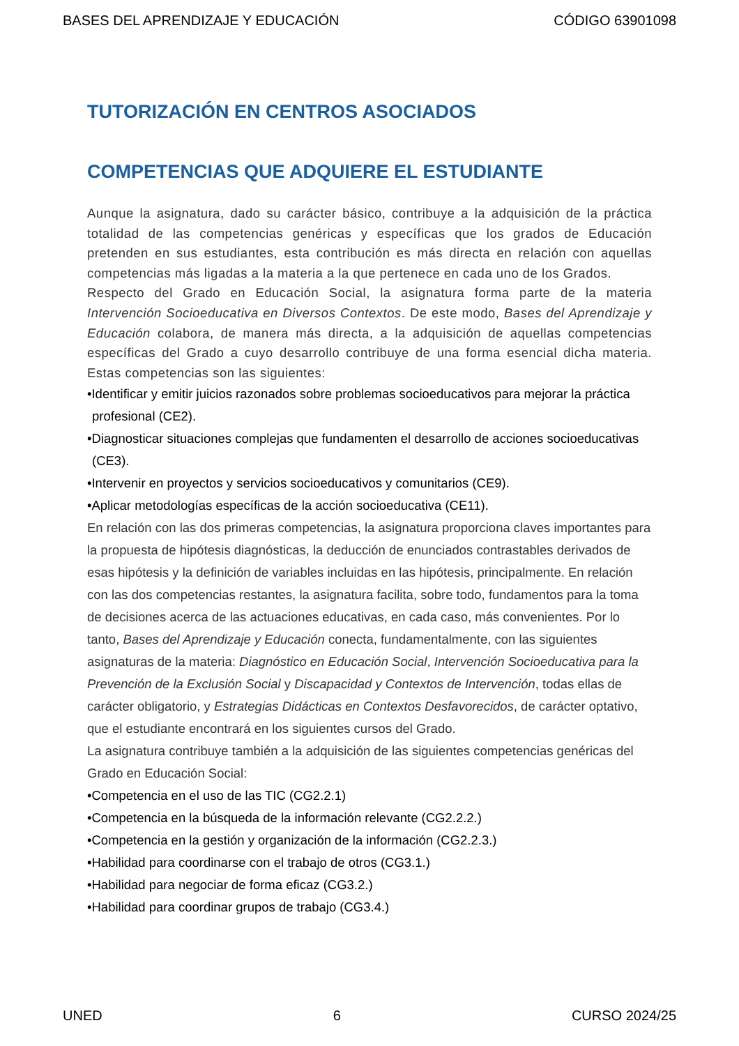BASES DEL APRENDIZAJE Y EDUCACIÓN CÓDIGO 63901098
TUTORIZACIÓN EN CENTROS ASOCIADOS
COMPETENCIAS QUE ADQUIERE EL ESTUDIANTE
Aunque la asignatura, dado su carácter básico, contribuye a la adquisición de la práctica totalidad de las competencias genéricas y específicas que los grados de Educación pretenden en sus estudiantes, esta contribución es más directa en relación con aquellas competencias más ligadas a la materia a la que pertenece en cada uno de los Grados.
Respecto del Grado en Educación Social, la asignatura forma parte de la materia Intervención Socioeducativa en Diversos Contextos. De este modo, Bases del Aprendizaje y Educación colabora, de manera más directa, a la adquisición de aquellas competencias específicas del Grado a cuyo desarrollo contribuye de una forma esencial dicha materia. Estas competencias son las siguientes:
•Identificar y emitir juicios razonados sobre problemas socioeducativos para mejorar la práctica profesional (CE2).
•Diagnosticar situaciones complejas que fundamenten el desarrollo de acciones socioeducativas (CE3).
•Intervenir en proyectos y servicios socioeducativos y comunitarios (CE9).
•Aplicar metodologías específicas de la acción socioeducativa (CE11).
En relación con las dos primeras competencias, la asignatura proporciona claves importantes para la propuesta de hipótesis diagnósticas, la deducción de enunciados contrastables derivados de esas hipótesis y la definición de variables incluidas en las hipótesis, principalmente. En relación con las dos competencias restantes, la asignatura facilita, sobre todo, fundamentos para la toma de decisiones acerca de las actuaciones educativas, en cada caso, más convenientes. Por lo tanto, Bases del Aprendizaje y Educación conecta, fundamentalmente, con las siguientes asignaturas de la materia: Diagnóstico en Educación Social, Intervención Socioeducativa para la Prevención de la Exclusión Social y Discapacidad y Contextos de Intervención, todas ellas de carácter obligatorio, y Estrategias Didácticas en Contextos Desfavorecidos, de carácter optativo, que el estudiante encontrará en los siguientes cursos del Grado.
La asignatura contribuye también a la adquisición de las siguientes competencias genéricas del Grado en Educación Social:
•Competencia en el uso de las TIC (CG2.2.1)
•Competencia en la búsqueda de la información relevante (CG2.2.2.)
•Competencia en la gestión y organización de la información (CG2.2.3.)
•Habilidad para coordinarse con el trabajo de otros (CG3.1.)
•Habilidad para negociar de forma eficaz (CG3.2.)
•Habilidad para coordinar grupos de trabajo (CG3.4.)
UNED 6 CURSO 2024/25